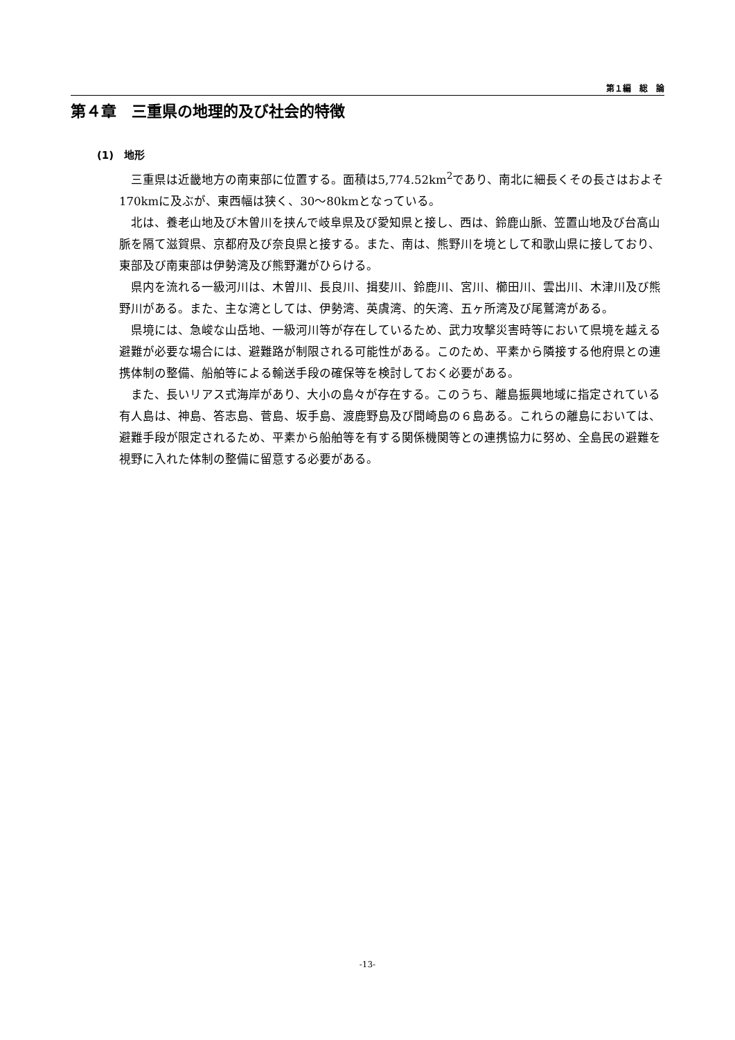第１編　総　論
第４章　三重県の地理的及び社会的特徴
(1)　地形
三重県は近畿地方の南東部に位置する。面積は5,774.52km<sup>2</sup>であり、南北に細長くその長さはおよそ170kmに及ぶが、東西幅は狭く、30～80kmとなっている。
北は、養老山地及び木曽川を挟んで岐阜県及び愛知県と接し、西は、鈴鹿山脈、笠置山地及び台高山脈を隔て滋賀県、京都府及び奈良県と接する。また、南は、熊野川を境として和歌山県に接しており、東部及び南東部は伊勢湾及び熊野灘がひらける。
県内を流れる一級河川は、木曽川、長良川、揖斐川、鈴鹿川、宮川、櫛田川、雲出川、木津川及び熊野川がある。また、主な湾としては、伊勢湾、英虞湾、的矢湾、五ヶ所湾及び尾鷲湾がある。
県境には、急峻な山岳地、一級河川等が存在しているため、武力攻撃災害時等において県境を越える避難が必要な場合には、避難路が制限される可能性がある。このため、平素から隣接する他府県との連携体制の整備、船舶等による輸送手段の確保等を検討しておく必要がある。
また、長いリアス式海岸があり、大小の島々が存在する。このうち、離島振興地域に指定されている有人島は、神島、答志島、菅島、坂手島、渡鹿野島及び間崎島の６島ある。これらの離島においては、避難手段が限定されるため、平素から船舶等を有する関係機関等との連携協力に努め、全島民の避難を視野に入れた体制の整備に留意する必要がある。
-13-